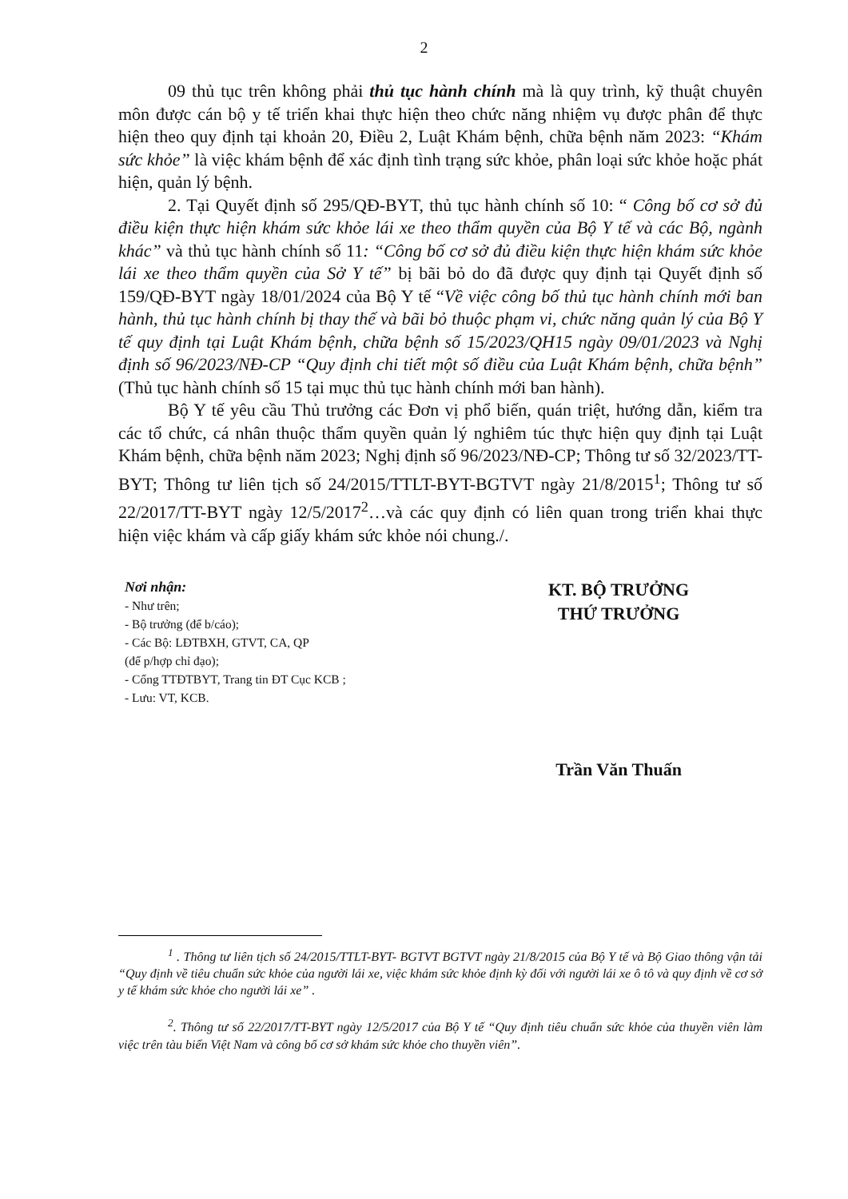2
09 thủ tục trên không phải thủ tục hành chính mà là quy trình, kỹ thuật chuyên môn được cán bộ y tế triển khai thực hiện theo chức năng nhiệm vụ được phân để thực hiện theo quy định tại khoản 20, Điều 2, Luật Khám bệnh, chữa bệnh năm 2023: “Khám sức khỏe” là việc khám bệnh để xác định tình trạng sức khỏe, phân loại sức khỏe hoặc phát hiện, quản lý bệnh.
2. Tại Quyết định số 295/QĐ-BYT, thủ tục hành chính số 10: “ Công bố cơ sở đủ điều kiện thực hiện khám sức khỏe lái xe theo thẩm quyền của Bộ Y tế và các Bộ, ngành khác” và thủ tục hành chính số 11: “Công bố cơ sở đủ điều kiện thực hiện khám sức khỏe lái xe theo thẩm quyền của Sở Y tế” bị bãi bỏ do đã được quy định tại Quyết định số 159/QĐ-BYT ngày 18/01/2024 của Bộ Y tế “Về việc công bố thủ tục hành chính mới ban hành, thủ tục hành chính bị thay thế và bãi bỏ thuộc phạm vi, chức năng quản lý của Bộ Y tế quy định tại Luật Khám bệnh, chữa bệnh số 15/2023/QH15 ngày 09/01/2023 và Nghị định số 96/2023/NĐ-CP “Quy định chi tiết một số điều của Luật Khám bệnh, chữa bệnh” (Thủ tục hành chính số 15 tại mục thủ tục hành chính mới ban hành).
Bộ Y tế yêu cầu Thủ trưởng các Đơn vị phổ biến, quán triệt, hướng dẫn, kiểm tra các tổ chức, cá nhân thuộc thẩm quyền quản lý nghiêm túc thực hiện quy định tại Luật Khám bệnh, chữa bệnh năm 2023; Nghị định số 96/2023/NĐ-CP; Thông tư số 32/2023/TT-BYT; Thông tư liên tịch số 24/2015/TTLT-BYT-BGTVT ngày 21/8/2015<sup>1</sup>; Thông tư số 22/2017/TT-BYT ngày 12/5/2017<sup>2</sup>…và các quy định có liên quan trong triển khai thực hiện việc khám và cấp giấy khám sức khỏe nói chung./.
Nơi nhận:
- Như trên;
- Bộ trưởng (để b/cáo);
- Các Bộ: LĐTBXH, GTVT, CA, QP
(để p/hợp chỉ đạo);
- Cổng TTĐTBYT, Trang tin ĐT Cục KCB ;
- Lưu: VT, KCB.
KT. BỘ TRƯỞNG
THỨ TRƯỞNG
Trần Văn Thuấn
<sup>1</sup> . Thông tư liên tịch số 24/2015/TTLT-BYT- BGTVT BGTVT ngày 21/8/2015 của Bộ Y tế và Bộ Giao thông vận tải “Quy định về tiêu chuẩn sức khỏe của người lái xe, việc khám sức khỏe định kỳ đối với người lái xe ô tô và quy định về cơ sở y tế khám sức khỏe cho người lái xe” .
<sup>2</sup>. Thông tư số 22/2017/TT-BYT ngày 12/5/2017 của Bộ Y tế “Quy định tiêu chuẩn sức khỏe của thuyền viên làm việc trên tàu biển Việt Nam và công bố cơ sở khám sức khỏe cho thuyền viên”.